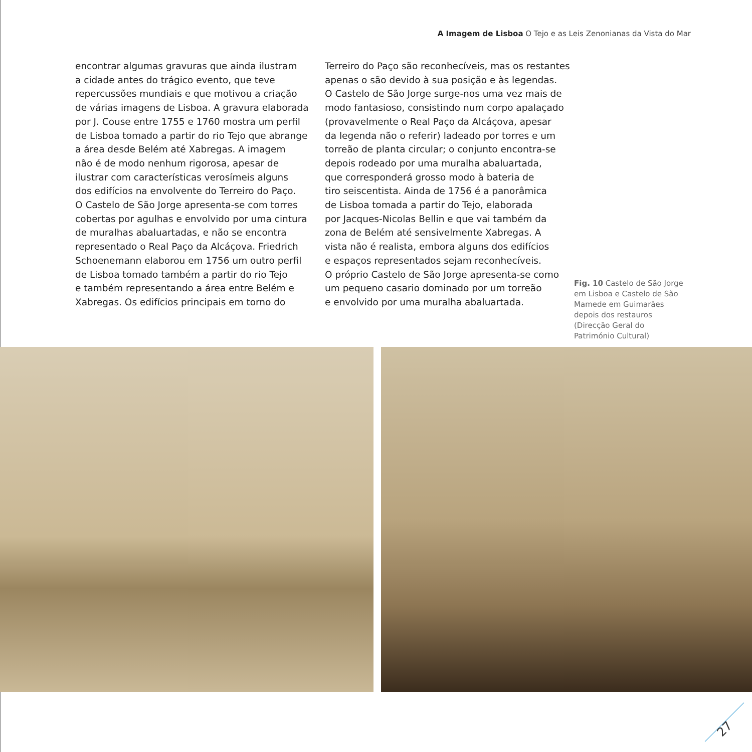A Imagem de Lisboa O Tejo e as Leis Zenonianas da Vista do Mar
encontrar algumas gravuras que ainda ilustram
a cidade antes do trágico evento, que teve
repercussões mundiais e que motivou a criação
de várias imagens de Lisboa. A gravura elaborada
por J. Couse entre 1755 e 1760 mostra um perfil
de Lisboa tomado a partir do rio Tejo que abrange
a área desde Belém até Xabregas. A imagem
não é de modo nenhum rigorosa, apesar de
ilustrar com características verosímeis alguns
dos edifícios na envolvente do Terreiro do Paço.
O Castelo de São Jorge apresenta-se com torres
cobertas por agulhas e envolvido por uma cintura
de muralhas abaluartadas, e não se encontra
representado o Real Paço da Alcáçova. Friedrich
Schoenemann elaborou em 1756 um outro perfil
de Lisboa tomado também a partir do rio Tejo
e também representando a área entre Belém e
Xabregas. Os edifícios principais em torno do
Terreiro do Paço são reconhecíveis, mas os restantes
apenas o são devido à sua posição e às legendas.
O Castelo de São Jorge surge-nos uma vez mais de
modo fantasioso, consistindo num corpo apalaçado
(provavelmente o Real Paço da Alcáçova, apesar
da legenda não o referir) ladeado por torres e um
torreão de planta circular; o conjunto encontra-se
depois rodeado por uma muralha abaluartada,
que corresponderá grosso modo à bateria de
tiro seiscentista. Ainda de 1756 é a panorâmica
de Lisboa tomada a partir do Tejo, elaborada
por Jacques-Nicolas Bellin e que vai também da
zona de Belém até sensivelmente Xabregas. A
vista não é realista, embora alguns dos edifícios
e espaços representados sejam reconhecíveis.
O próprio Castelo de São Jorge apresenta-se como
um pequeno casario dominado por um torreão
e envolvido por uma muralha abaluartada.
Fig. 10 Castelo de São Jorge em Lisboa e Castelo de São Mamede em Guimarães depois dos restauros (Direcção Geral do Património Cultural)
27